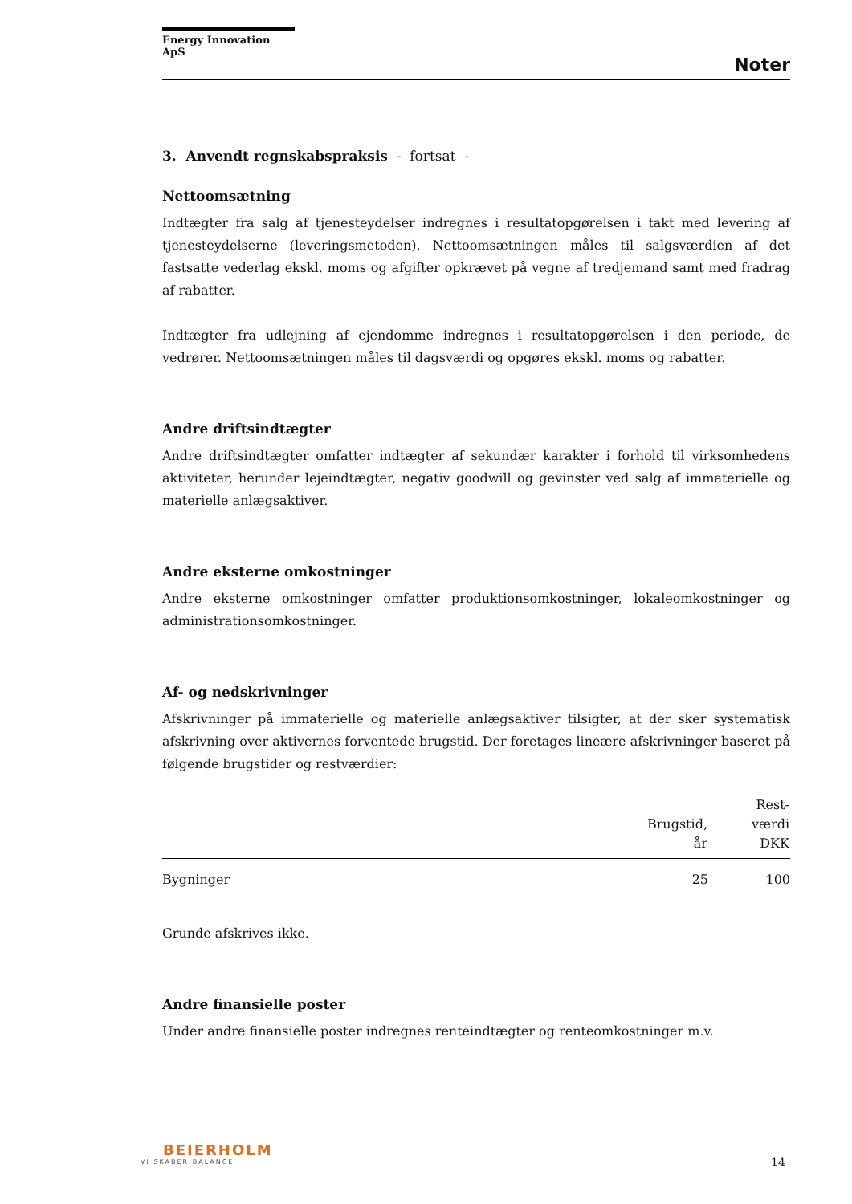Energy Innovation ApS
Noter
3. Anvendt regnskabspraksis - fortsat -
Nettoomsætning
Indtægter fra salg af tjenesteydelser indregnes i resultatopgørelsen i takt med levering af tjenesteydelserne (leveringsmetoden). Nettoomsætningen måles til salgsværdien af det fastsatte vederlag ekskl. moms og afgifter opkrævet på vegne af tredjemand samt med fradrag af rabatter.
Indtægter fra udlejning af ejendomme indregnes i resultatopgørelsen i den periode, de vedrører. Nettoomsætningen måles til dagsværdi og opgøres ekskl. moms og rabatter.
Andre driftsindtægter
Andre driftsindtægter omfatter indtægter af sekundær karakter i forhold til virksomhedens aktiviteter, herunder lejeindtægter, negativ goodwill og gevinster ved salg af immaterielle og materielle anlægsaktiver.
Andre eksterne omkostninger
Andre eksterne omkostninger omfatter produktionsomkostninger, lokaleomkostninger og administrationsomkostninger.
Af- og nedskrivninger
Afskrivninger på immaterielle og materielle anlægsaktiver tilsigter, at der sker systematisk afskrivning over aktivernes forventede brugstid. Der foretages lineære afskrivninger baseret på følgende brugstider og restværdier:
| | Brugstid, år | Rest- værdi DKK |
| --- | --- | --- |
| Bygninger | 25 | 100 |
Grunde afskrives ikke.
Andre finansielle poster
Under andre finansielle poster indregnes renteindtægter og renteomkostninger m.v.
BEIERHOLM
VI SKABER BALANCE
14